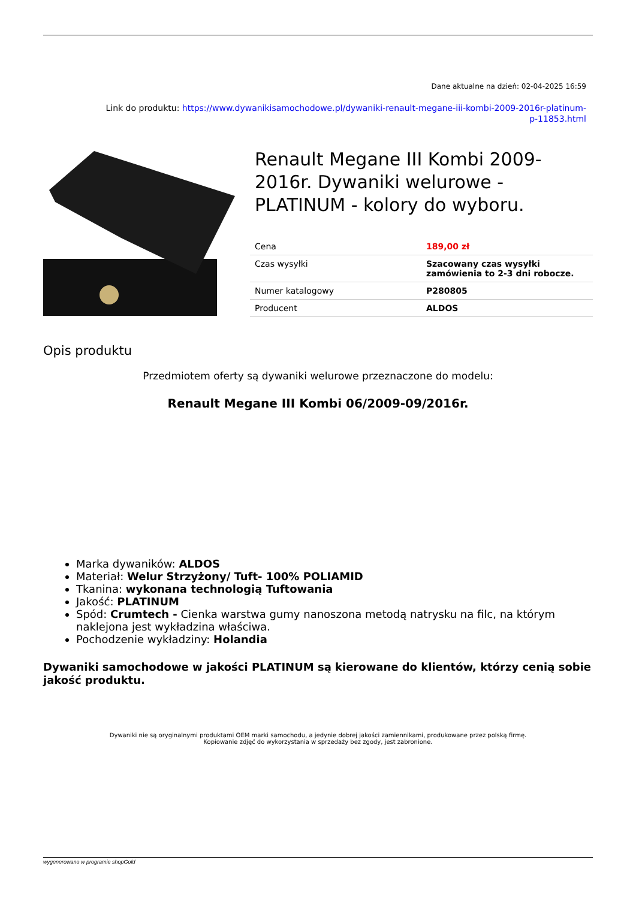Dane aktualne na dzień: 02-04-2025 16:59
Link do produktu: https://www.dywanikisamochodowe.pl/dywaniki-renault-megane-iii-kombi-2009-2016r-platinum-
p-11853.html
Renault Megane III Kombi 2009-2016r. Dywaniki welurowe - PLATINUM - kolory do wyboru.
| Cena | 189,00 zł |
| Czas wysyłki | Szacowany czas wysyłki zamówienia to 2-3 dni robocze. |
| Numer katalogowy | P280805 |
| Producent | ALDOS |
Opis produktu
Przedmiotem oferty są dywaniki welurowe przeznaczone do modelu:
Renault Megane III Kombi 06/2009-09/2016r.
Marka dywaników: ALDOS
Materiał: Welur Strzyżony/ Tuft- 100% POLIAMID
Tkanina: wykonana technologią Tuftowania
Jakość: PLATINUM
Spód: Crumtech - Cienka warstwa gumy nanoszona metodą natrysku na filc, na którym naklejona jest wykładzina właściwa.
Pochodzenie wykładziny: Holandia
Dywaniki samochodowe w jakości PLATINUM są kierowane do klientów, którzy cenią sobie jakość produktu.
Dywaniki nie są oryginalnymi produktami OEM marki samochodu, a jedynie dobrej jakości zamiennikami, produkowane przez polską firmę.
Kopiowanie zdjęć do wykorzystania w sprzedaży bez zgody, jest zabronione.
wygenerowano w programie shopGold